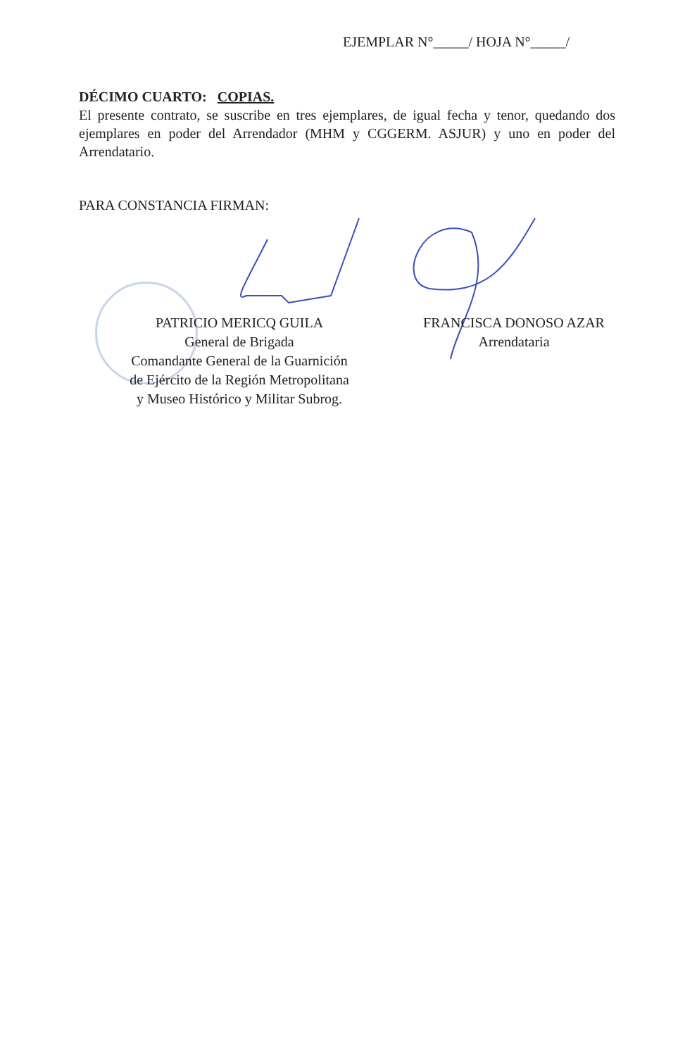EJEMPLAR N°_____/ HOJA N°_____/
DÉCIMO CUARTO: COPIAS.
El presente contrato, se suscribe en tres ejemplares, de igual fecha y tenor, quedando dos ejemplares en poder del Arrendador (MHM y CGGERM. ASJUR) y uno en poder del Arrendatario.
PARA CONSTANCIA FIRMAN:
PATRICIO MERICQ GUILA
General de Brigada
Comandante General de la Guarnición
de Ejército de la Región Metropolitana
y Museo Histórico y Militar Subrog.
FRANCISCA DONOSO AZAR
Arrendataria